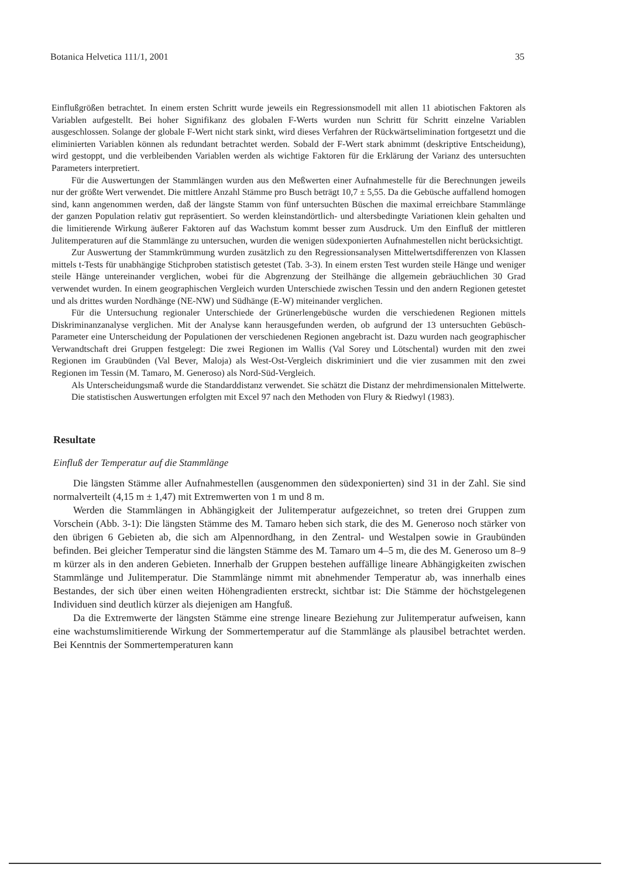Botanica Helvetica 111/1, 2001 35
Einflußgrößen betrachtet. In einem ersten Schritt wurde jeweils ein Regressionsmodell mit allen 11 abiotischen Faktoren als Variablen aufgestellt. Bei hoher Signifikanz des globalen F-Werts wurden nun Schritt für Schritt einzelne Variablen ausgeschlossen. Solange der globale F-Wert nicht stark sinkt, wird dieses Verfahren der Rückwärtselimination fortgesetzt und die eliminierten Variablen können als redundant betrachtet werden. Sobald der F-Wert stark abnimmt (deskriptive Entscheidung), wird gestoppt, und die verbleibenden Variablen werden als wichtige Faktoren für die Erklärung der Varianz des untersuchten Parameters interpretiert.
Für die Auswertungen der Stammlängen wurden aus den Meßwerten einer Aufnahmestelle für die Berechnungen jeweils nur der größte Wert verwendet. Die mittlere Anzahl Stämme pro Busch beträgt 10,7 ± 5,55. Da die Gebüsche auffallend homogen sind, kann angenommen werden, daß der längste Stamm von fünf untersuchten Büschen die maximal erreichbare Stammlänge der ganzen Population relativ gut repräsentiert. So werden kleinstandörtlich- und altersbedingte Variationen klein gehalten und die limitierende Wirkung äußerer Faktoren auf das Wachstum kommt besser zum Ausdruck. Um den Einfluß der mittleren Julitemperaturen auf die Stammlänge zu untersuchen, wurden die wenigen südexponierten Aufnahmestellen nicht berücksichtigt.
Zur Auswertung der Stammkrümmung wurden zusätzlich zu den Regressionsanalysen Mittelwertsdifferenzen von Klassen mittels t-Tests für unabhängige Stichproben statistisch getestet (Tab. 3-3). In einem ersten Test wurden steile Hänge und weniger steile Hänge untereinander verglichen, wobei für die Abgrenzung der Steilhänge die allgemein gebräuchlichen 30 Grad verwendet wurden. In einem geographischen Vergleich wurden Unterschiede zwischen Tessin und den andern Regionen getestet und als drittes wurden Nordhänge (NE-NW) und Südhänge (E-W) miteinander verglichen.
Für die Untersuchung regionaler Unterschiede der Grünerlengebüsche wurden die verschiedenen Regionen mittels Diskriminanzanalyse verglichen. Mit der Analyse kann herausgefunden werden, ob aufgrund der 13 untersuchten Gebüsch-Parameter eine Unterscheidung der Populationen der verschiedenen Regionen angebracht ist. Dazu wurden nach geographischer Verwandtschaft drei Gruppen festgelegt: Die zwei Regionen im Wallis (Val Sorey und Lötschental) wurden mit den zwei Regionen im Graubünden (Val Bever, Maloja) als West-Ost-Vergleich diskriminiert und die vier zusammen mit den zwei Regionen im Tessin (M. Tamaro, M. Generoso) als Nord-Süd-Vergleich.
Als Unterscheidungsmaß wurde die Standarddistanz verwendet. Sie schätzt die Distanz der mehrdimensionalen Mittelwerte.
Die statistischen Auswertungen erfolgten mit Excel 97 nach den Methoden von Flury & Riedwyl (1983).
Resultate
Einfluß der Temperatur auf die Stammlänge
Die längsten Stämme aller Aufnahmestellen (ausgenommen den südexponierten) sind 31 in der Zahl. Sie sind normalverteilt (4,15 m ± 1,47) mit Extremwerten von 1 m und 8 m.
Werden die Stammlängen in Abhängigkeit der Julitemperatur aufgezeichnet, so treten drei Gruppen zum Vorschein (Abb. 3-1): Die längsten Stämme des M. Tamaro heben sich stark, die des M. Generoso noch stärker von den übrigen 6 Gebieten ab, die sich am Alpennordhang, in den Zentral- und Westalpen sowie in Graubünden befinden. Bei gleicher Temperatur sind die längsten Stämme des M. Tamaro um 4–5 m, die des M. Generoso um 8–9 m kürzer als in den anderen Gebieten. Innerhalb der Gruppen bestehen auffällige lineare Abhängigkeiten zwischen Stammlänge und Julitemperatur. Die Stammlänge nimmt mit abnehmender Temperatur ab, was innerhalb eines Bestandes, der sich über einen weiten Höhengradienten erstreckt, sichtbar ist: Die Stämme der höchstgelegenen Individuen sind deutlich kürzer als diejenigen am Hangfuß.
Da die Extremwerte der längsten Stämme eine strenge lineare Beziehung zur Julitemperatur aufweisen, kann eine wachstumslimitierende Wirkung der Sommertemperatur auf die Stammlänge als plausibel betrachtet werden. Bei Kenntnis der Sommertemperaturen kann